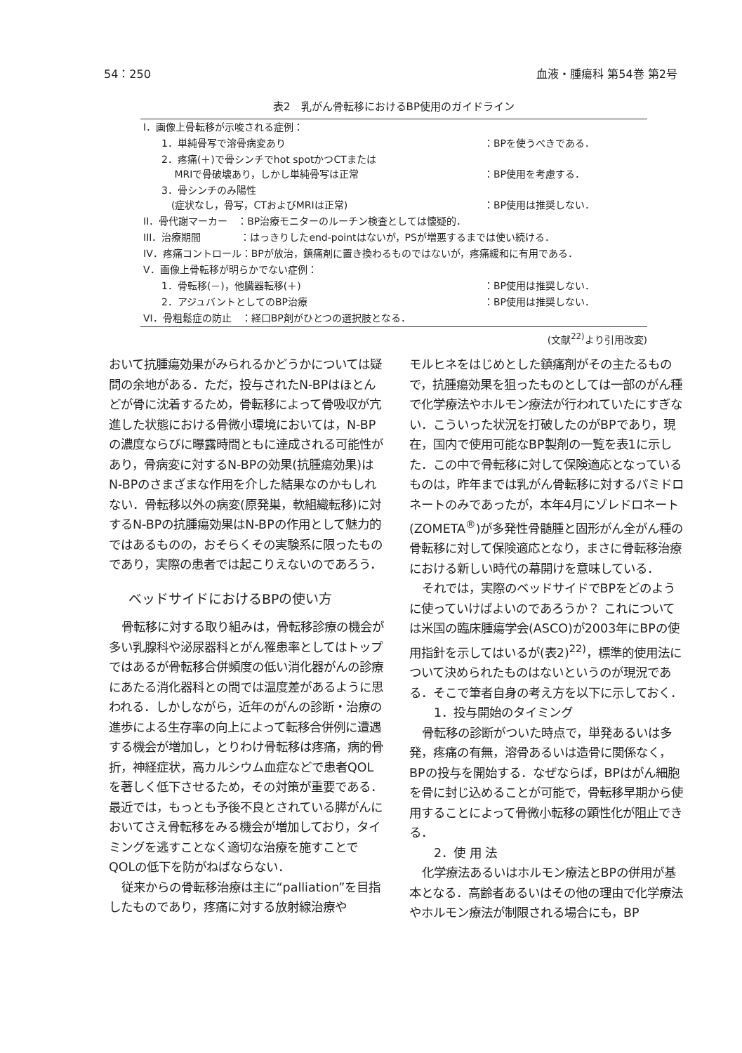54：250 血液・腫瘍科 第54巻 第2号
表2　乳がん骨転移におけるBP使用のガイドライン
| I．画像上骨転移が示唆される症例： | |
| 1．単純骨写で溶骨病変あり | ：BPを使うべきである． |
| 2．疼痛(＋)で骨シンチでhot spotかつCTまたは MRIで骨破壊あり，しかし単純骨写は正常 | ：BP使用を考慮する． |
| 3．骨シンチのみ陽性 (症状なし，骨写，CTおよびMRIは正常) | ：BP使用は推奨しない． |
| II．骨代謝マーカー ：BP治療モニターのルーチン検査としては懐疑的． | |
| III．治療期間 ：はっきりしたend-pointはないが，PSが増悪するまでは使い続ける． | |
| IV．疼痛コントロール：BPが放治，鎮痛剤に置き換わるものではないが，疼痛緩和に有用である． | |
| V．画像上骨転移が明らかでない症例： | |
| 1．骨転移(－)，他臓器転移(＋) | ：BP使用は推奨しない． |
| 2．アジュバントとしてのBP治療 | ：BP使用は推奨しない． |
| VI．骨粗鬆症の防止 ：経口BP剤がひとつの選択肢となる． | |
(文献<sup>22)</sup>より引用改変)
おいて抗腫瘍効果がみられるかどうかについては疑問の余地がある．ただ，投与されたN-BPはほとんどが骨に沈着するため，骨転移によって骨吸収が亢進した状態における骨微小環境においては，N-BPの濃度ならびに曝露時間ともに達成される可能性があり，骨病変に対するN-BPの効果(抗腫瘍効果)はN-BPのさまざまな作用を介した結果なのかもしれない．骨転移以外の病変(原発巣，軟組織転移)に対するN-BPの抗腫瘍効果はN-BPの作用として魅力的ではあるものの，おそらくその実験系に限ったものであり，実際の患者では起こりえないのであろう．
ベッドサイドにおけるBPの使い方
骨転移に対する取り組みは，骨転移診療の機会が多い乳腺科や泌尿器科とがん罹患率としてはトップではあるが骨転移合併頻度の低い消化器がんの診療にあたる消化器科との間では温度差があるように思われる．しかしながら，近年のがんの診断・治療の進歩による生存率の向上によって転移合併例に遭遇する機会が増加し，とりわけ骨転移は疼痛，病的骨折，神経症状，高カルシウム血症などで患者QOLを著しく低下させるため，その対策が重要である．最近では，もっとも予後不良とされている膵がんにおいてさえ骨転移をみる機会が増加しており，タイミングを逃すことなく適切な治療を施すことでQOLの低下を防がねばならない．
従来からの骨転移治療は主に“palliation”を目指したものであり，疼痛に対する放射線治療や
モルヒネをはじめとした鎮痛剤がその主たるもので，抗腫瘍効果を狙ったものとしては一部のがん種で化学療法やホルモン療法が行われていたにすぎない．こういった状況を打破したのがBPであり，現在，国内で使用可能なBP製剤の一覧を表1に示した．この中で骨転移に対して保険適応となっているものは，昨年までは乳がん骨転移に対するパミドロネートのみであったが，本年4月にゾレドロネート(ZOMETA<sup>®</sup>)が多発性骨髄腫と固形がん全がん種の骨転移に対して保険適応となり，まさに骨転移治療における新しい時代の幕開けを意味している．
それでは，実際のベッドサイドでBPをどのように使っていけばよいのであろうか？ これについては米国の臨床腫瘍学会(ASCO)が2003年にBPの使用指針を示してはいるが(表2)<sup>22)</sup>，標準的使用法について決められたものはないというのが現況である．そこで筆者自身の考え方を以下に示しておく．
1．投与開始のタイミング
骨転移の診断がついた時点で，単発あるいは多発，疼痛の有無，溶骨あるいは造骨に関係なく，BPの投与を開始する．なぜならば，BPはがん細胞を骨に封じ込めることが可能で，骨転移早期から使用することによって骨微小転移の顕性化が阻止できる．
2．使 用 法
化学療法あるいはホルモン療法とBPの併用が基本となる．高齢者あるいはその他の理由で化学療法やホルモン療法が制限される場合にも，BP